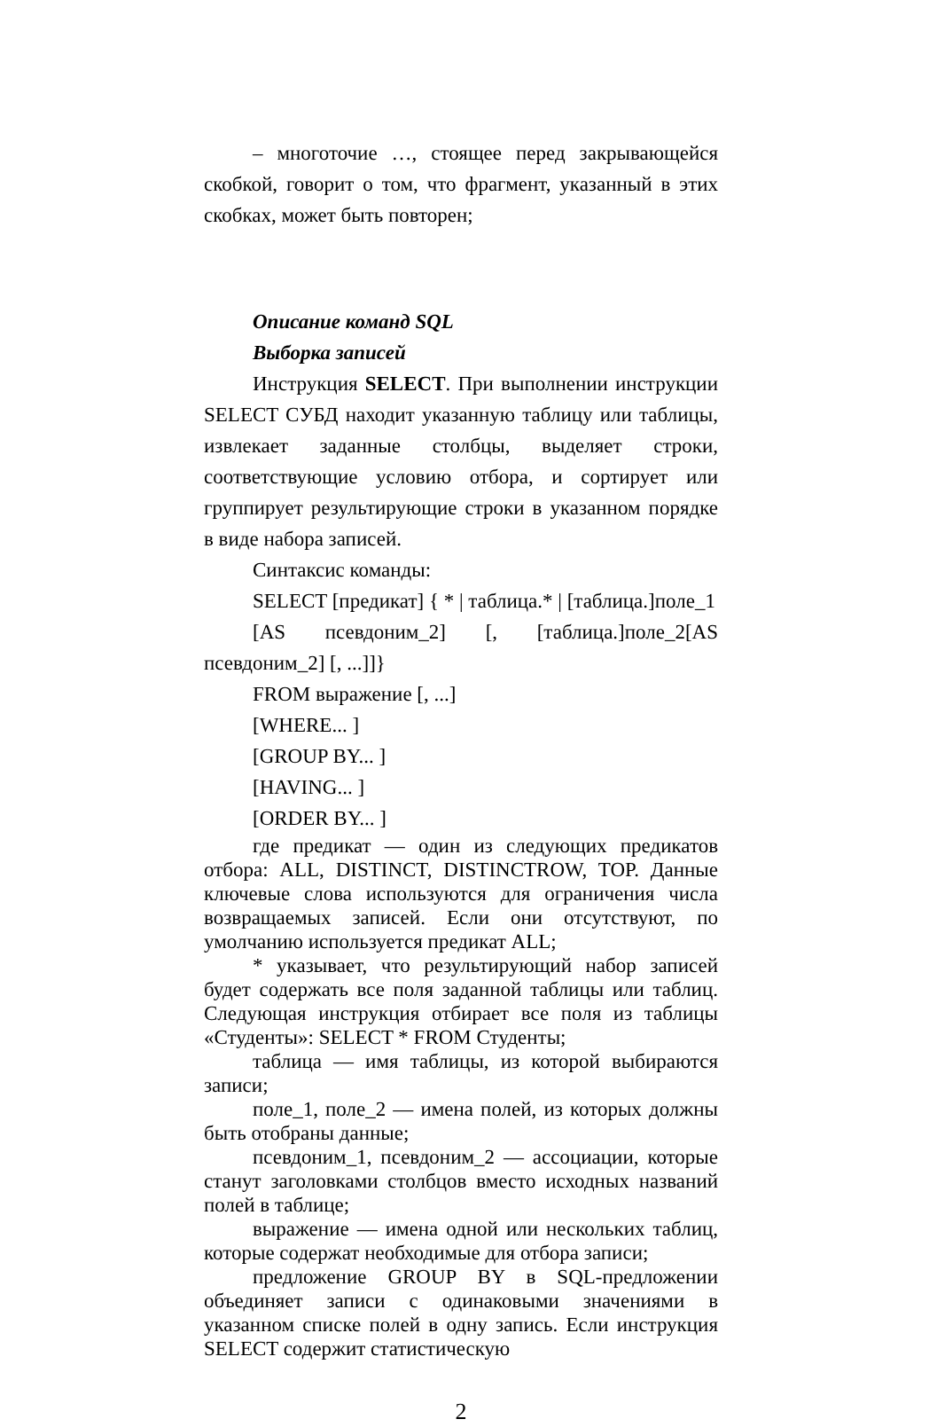– многоточие …, стоящее перед закрывающейся скобкой, говорит о том, что фрагмент, указанный в этих скобках, может быть повторен;
Описание команд SQL
Выборка записей
Инструкция SELECT. При выполнении инструкции SELECT СУБД находит указанную таблицу или таблицы, извлекает заданные столбцы, выделяет строки, соответствующие условию отбора, и сортирует или группирует результирующие строки в указанном порядке в виде набора записей.
Синтаксис команды:
SELECT [предикат] { * | таблица.* | [таблица.]поле_1
[AS псевдоним_2] [, [таблица.]поле_2[AS псевдоним_2] [, ...]]}
FROM выражение [, ...]
[WHERE... ]
[GROUP BY... ]
[HAVING... ]
[ORDER BY... ]
где предикат — один из следующих предикатов отбора: ALL, DISTINCT, DISTINCTROW, TOP. Данные ключевые слова используются для ограничения числа возвращаемых записей. Если они отсутствуют, по умолчанию используется предикат ALL;
* указывает, что результирующий набор записей будет содержать все поля заданной таблицы или таблиц. Следующая инструкция отбирает все поля из таблицы «Студенты»: SELECT * FROM Студенты;
таблица — имя таблицы, из которой выбираются записи;
поле_1, поле_2 — имена полей, из которых должны быть отобраны данные;
псевдоним_1, псевдоним_2 — ассоциации, которые станут заголовками столбцов вместо исходных названий полей в таблице;
выражение — имена одной или нескольких таблиц, которые содержат необходимые для отбора записи;
предложение GROUP BY в SQL-предложении объединяет записи с одинаковыми значениями в указанном списке полей в одну запись. Если инструкция SELECT содержит статистическую
2